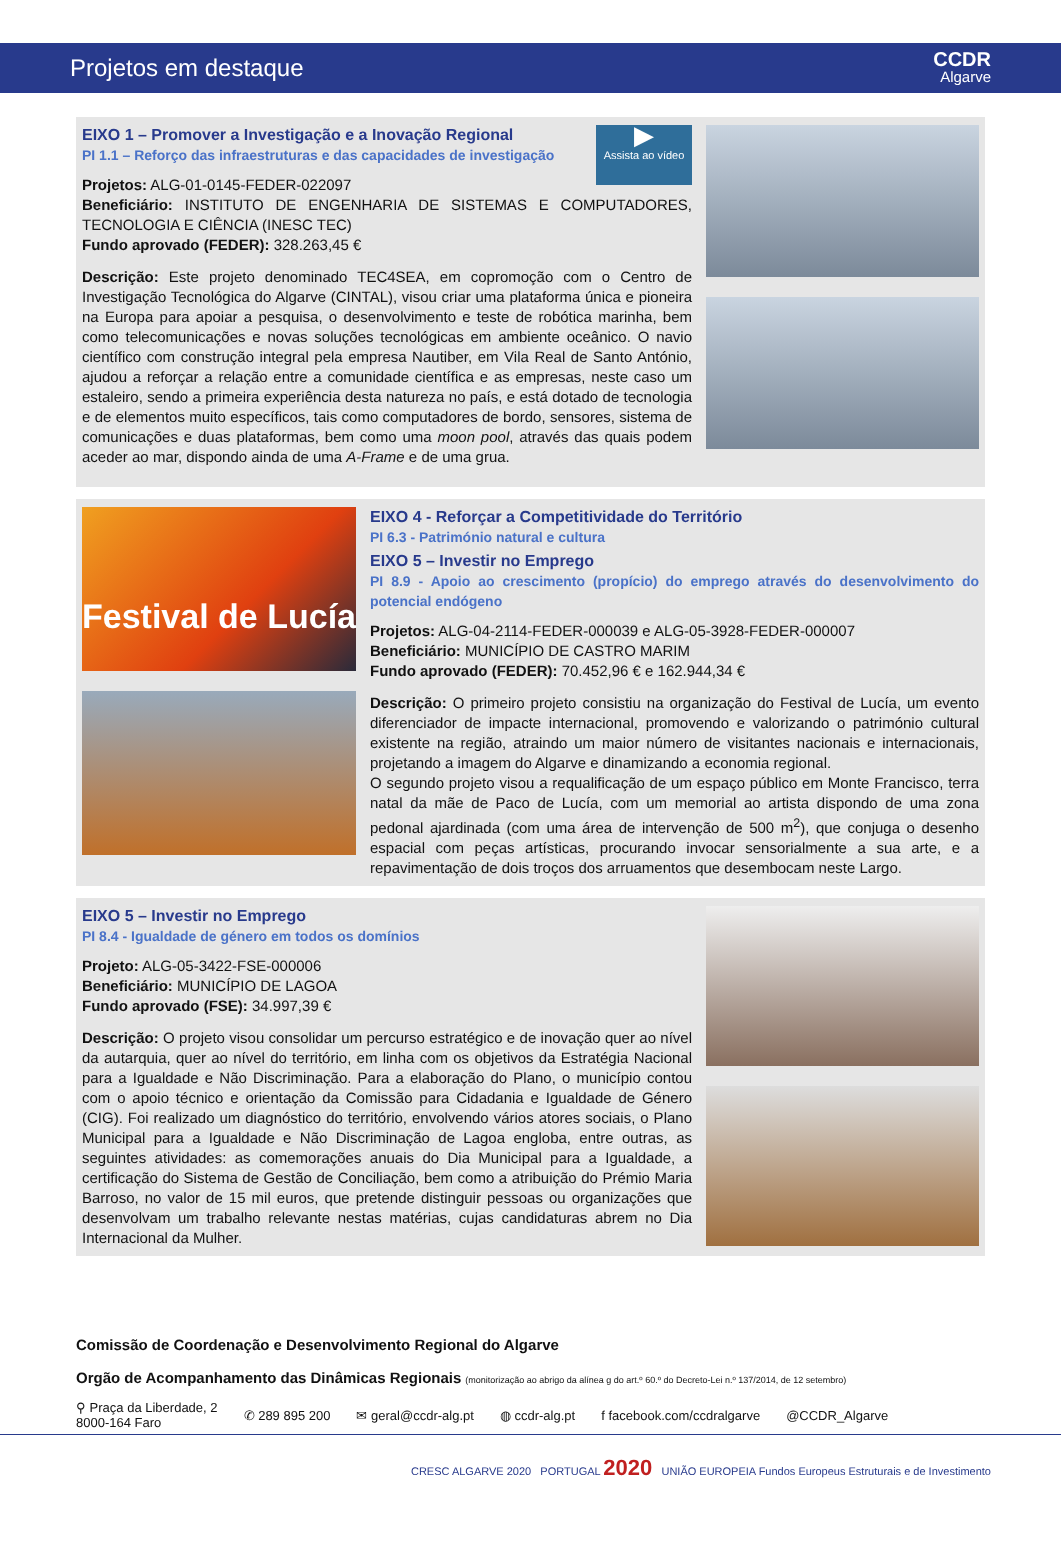Projetos em destaque
CCDR
Algarve
▶
Assista ao vídeo
EIXO 1 – Promover a Investigação e a Inovação Regional
PI 1.1 – Reforço das infraestruturas e das capacidades de investigação
Projetos: ALG-01-0145-FEDER-022097
Beneficiário: INSTITUTO DE ENGENHARIA DE SISTEMAS E COMPUTADORES, TECNOLOGIA E CIÊNCIA (INESC TEC)
Fundo aprovado (FEDER): 328.263,45 €
Descrição: Este projeto denominado TEC4SEA, em copromoção com o Centro de Investigação Tecnológica do Algarve (CINTAL), visou criar uma plataforma única e pioneira na Europa para apoiar a pesquisa, o desenvolvimento e teste de robótica marinha, bem como telecomunicações e novas soluções tecnológicas em ambiente oceânico. O navio científico com construção integral pela empresa Nautiber, em Vila Real de Santo António, ajudou a reforçar a relação entre a comunidade científica e as empresas, neste caso um estaleiro, sendo a primeira experiência desta natureza no país, e está dotado de tecnologia e de elementos muito específicos, tais como computadores de bordo, sensores, sistema de comunicações e duas plataformas, bem como uma moon pool, através das quais podem aceder ao mar, dispondo ainda de uma A-Frame e de uma grua.
Festival de Lucía
EIXO 4 - Reforçar a Competitividade do Território
PI 6.3 - Património natural e cultura
EIXO 5 – Investir no Emprego
PI 8.9 - Apoio ao crescimento (propício) do emprego através do desenvolvimento do potencial endógeno
Projetos: ALG-04-2114-FEDER-000039 e ALG-05-3928-FEDER-000007
Beneficiário: MUNICÍPIO DE CASTRO MARIM
Fundo aprovado (FEDER): 70.452,96 € e 162.944,34 €
Descrição: O primeiro projeto consistiu na organização do Festival de Lucía, um evento diferenciador de impacte internacional, promovendo e valorizando o património cultural existente na região, atraindo um maior número de visitantes nacionais e internacionais, projetando a imagem do Algarve e dinamizando a economia regional.
O segundo projeto visou a requalificação de um espaço público em Monte Francisco, terra natal da mãe de Paco de Lucía, com um memorial ao artista dispondo de uma zona pedonal ajardinada (com uma área de intervenção de 500 m<sup>2</sup>), que conjuga o desenho espacial com peças artísticas, procurando invocar sensorialmente a sua arte, e a repavimentação de dois troços dos arruamentos que desembocam neste Largo.
EIXO 5 – Investir no Emprego
PI 8.4 - Igualdade de género em todos os domínios
Projeto: ALG-05-3422-FSE-000006
Beneficiário: MUNICÍPIO DE LAGOA
Fundo aprovado (FSE): 34.997,39 €
Descrição: O projeto visou consolidar um percurso estratégico e de inovação quer ao nível da autarquia, quer ao nível do território, em linha com os objetivos da Estratégia Nacional para a Igualdade e Não Discriminação. Para a elaboração do Plano, o município contou com o apoio técnico e orientação da Comissão para Cidadania e Igualdade de Género (CIG). Foi realizado um diagnóstico do território, envolvendo vários atores sociais, o Plano Municipal para a Igualdade e Não Discriminação de Lagoa engloba, entre outras, as seguintes atividades: as comemorações anuais do Dia Municipal para a Igualdade, a certificação do Sistema de Gestão de Conciliação, bem como a atribuição do Prémio Maria Barroso, no valor de 15 mil euros, que pretende distinguir pessoas ou organizações que desenvolvam um trabalho relevante nestas matérias, cujas candidaturas abrem no Dia Internacional da Mulher.
Comissão de Coordenação e Desenvolvimento Regional do Algarve
Orgão de Acompanhamento das Dinâmicas Regionais (monitorização ao abrigo da alínea g do art.º 60.º do Decreto-Lei n.º 137/2014, de 12 setembro)
⚲ Praça da Liberdade, 2
8000-164 Faro ✆ 289 895 200 ✉ geral@ccdr-alg.pt ◍ ccdr-alg.pt f facebook.com/ccdralgarve @CCDR_Algarve
CRESC ALGARVE 2020 PORTUGAL 2020 UNIÃO EUROPEIA Fundos Europeus Estruturais e de Investimento